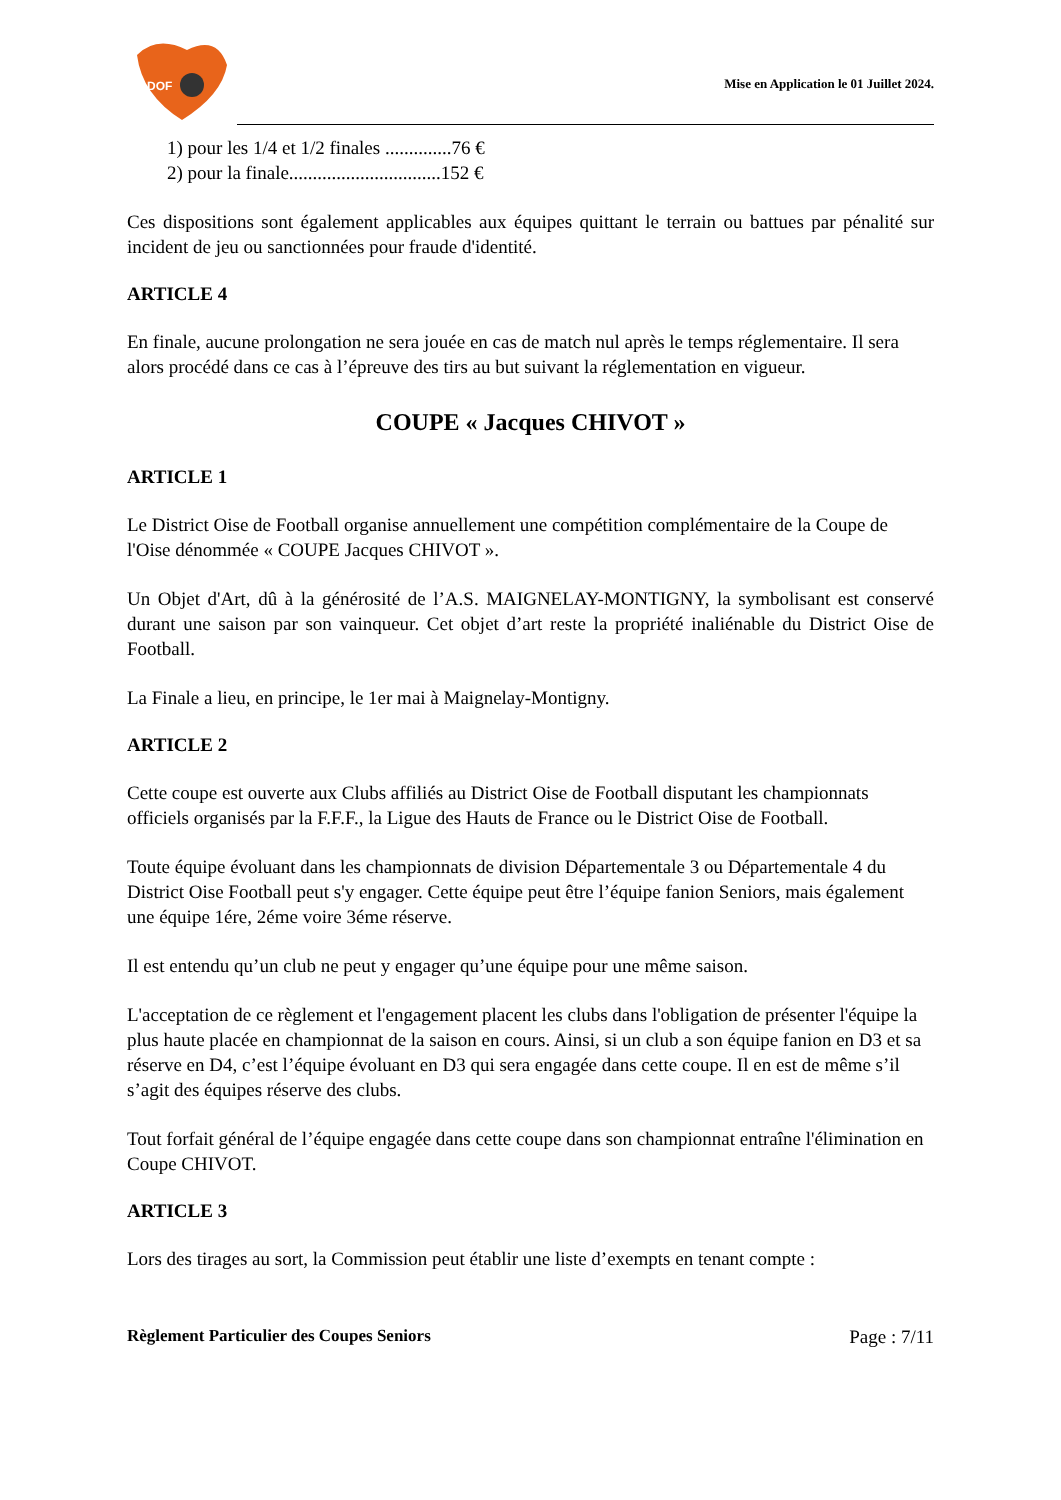DOF
Mise en Application le 01 Juillet 2024.
1) pour les 1/4 et 1/2 finales ..............76 €
2) pour la finale................................152 €
Ces dispositions sont également applicables aux équipes quittant le terrain ou battues par pénalité sur incident de jeu ou sanctionnées pour fraude d'identité.
ARTICLE 4
En finale, aucune prolongation ne sera jouée en cas de match nul après le temps réglementaire. Il sera alors procédé dans ce cas à l’épreuve des tirs au but suivant la réglementation en vigueur.
COUPE « Jacques CHIVOT »
ARTICLE 1
Le District Oise de Football organise annuellement une compétition complémentaire de la Coupe de l'Oise dénommée « COUPE Jacques CHIVOT ».
Un Objet d'Art, dû à la générosité de l’A.S. MAIGNELAY-MONTIGNY, la symbolisant est conservé durant une saison par son vainqueur. Cet objet d’art reste la propriété inaliénable du District Oise de Football.
La Finale a lieu, en principe, le 1er mai à Maignelay-Montigny.
ARTICLE 2
Cette coupe est ouverte aux Clubs affiliés au District Oise de Football disputant les championnats officiels organisés par la F.F.F., la Ligue des Hauts de France ou le District Oise de Football.
Toute équipe évoluant dans les championnats de division Départementale 3 ou Départementale 4 du District Oise Football peut s'y engager. Cette équipe peut être l’équipe fanion Seniors, mais également une équipe 1ére, 2éme voire 3éme réserve.
Il est entendu qu’un club ne peut y engager qu’une équipe pour une même saison.
L'acceptation de ce règlement et l'engagement placent les clubs dans l'obligation de présenter l'équipe la plus haute placée en championnat de la saison en cours. Ainsi, si un club a son équipe fanion en D3 et sa réserve en D4, c’est l’équipe évoluant en D3 qui sera engagée dans cette coupe. Il en est de même s’il s’agit des équipes réserve des clubs.
Tout forfait général de l’équipe engagée dans cette coupe dans son championnat entraîne l'élimination en Coupe CHIVOT.
ARTICLE 3
Lors des tirages au sort, la Commission peut établir une liste d’exempts en tenant compte :
Règlement Particulier des Coupes Seniors Page : 7/11